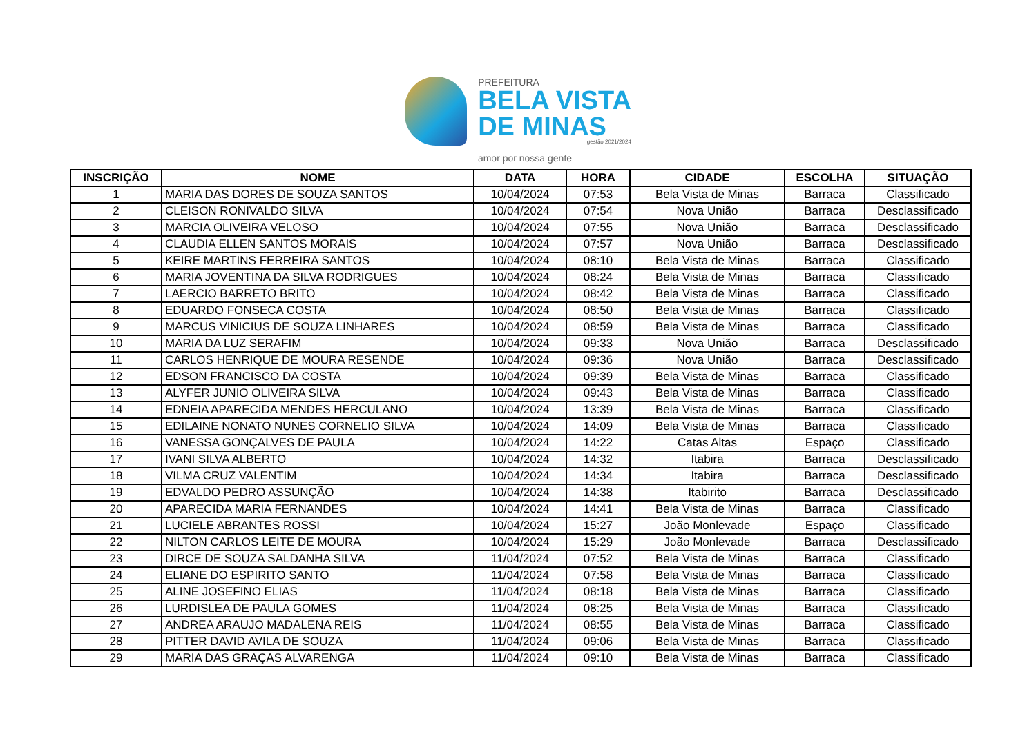PREFEITURA
BELA VISTA
DE MINAS
gestão 2021/2024
amor por nossa gente
| INSCRIÇÃO | NOME | DATA | HORA | CIDADE | ESCOLHA | SITUAÇÃO |
| --- | --- | --- | --- | --- | --- | --- |
| 1 | MARIA DAS DORES DE SOUZA SANTOS | 10/04/2024 | 07:53 | Bela Vista de Minas | Barraca | Classificado |
| 2 | CLEISON RONIVALDO SILVA | 10/04/2024 | 07:54 | Nova União | Barraca | Desclassificado |
| 3 | MARCIA OLIVEIRA VELOSO | 10/04/2024 | 07:55 | Nova União | Barraca | Desclassificado |
| 4 | CLAUDIA ELLEN SANTOS MORAIS | 10/04/2024 | 07:57 | Nova União | Barraca | Desclassificado |
| 5 | KEIRE MARTINS FERREIRA SANTOS | 10/04/2024 | 08:10 | Bela Vista de Minas | Barraca | Classificado |
| 6 | MARIA JOVENTINA DA SILVA RODRIGUES | 10/04/2024 | 08:24 | Bela Vista de Minas | Barraca | Classificado |
| 7 | LAERCIO BARRETO BRITO | 10/04/2024 | 08:42 | Bela Vista de Minas | Barraca | Classificado |
| 8 | EDUARDO FONSECA COSTA | 10/04/2024 | 08:50 | Bela Vista de Minas | Barraca | Classificado |
| 9 | MARCUS VINICIUS DE SOUZA LINHARES | 10/04/2024 | 08:59 | Bela Vista de Minas | Barraca | Classificado |
| 10 | MARIA DA LUZ SERAFIM | 10/04/2024 | 09:33 | Nova União | Barraca | Desclassificado |
| 11 | CARLOS HENRIQUE DE MOURA RESENDE | 10/04/2024 | 09:36 | Nova União | Barraca | Desclassificado |
| 12 | EDSON FRANCISCO DA COSTA | 10/04/2024 | 09:39 | Bela Vista de Minas | Barraca | Classificado |
| 13 | ALYFER JUNIO OLIVEIRA SILVA | 10/04/2024 | 09:43 | Bela Vista de Minas | Barraca | Classificado |
| 14 | EDNEIA APARECIDA MENDES HERCULANO | 10/04/2024 | 13:39 | Bela Vista de Minas | Barraca | Classificado |
| 15 | EDILAINE NONATO NUNES CORNELIO SILVA | 10/04/2024 | 14:09 | Bela Vista de Minas | Barraca | Classificado |
| 16 | VANESSA GONÇALVES DE PAULA | 10/04/2024 | 14:22 | Catas Altas | Espaço | Classificado |
| 17 | IVANI SILVA ALBERTO | 10/04/2024 | 14:32 | Itabira | Barraca | Desclassificado |
| 18 | VILMA CRUZ VALENTIM | 10/04/2024 | 14:34 | Itabira | Barraca | Desclassificado |
| 19 | EDVALDO PEDRO ASSUNÇÃO | 10/04/2024 | 14:38 | Itabirito | Barraca | Desclassificado |
| 20 | APARECIDA MARIA FERNANDES | 10/04/2024 | 14:41 | Bela Vista de Minas | Barraca | Classificado |
| 21 | LUCIELE ABRANTES ROSSI | 10/04/2024 | 15:27 | João Monlevade | Espaço | Classificado |
| 22 | NILTON CARLOS LEITE DE MOURA | 10/04/2024 | 15:29 | João Monlevade | Barraca | Desclassificado |
| 23 | DIRCE DE SOUZA SALDANHA SILVA | 11/04/2024 | 07:52 | Bela Vista de Minas | Barraca | Classificado |
| 24 | ELIANE DO ESPIRITO SANTO | 11/04/2024 | 07:58 | Bela Vista de Minas | Barraca | Classificado |
| 25 | ALINE JOSEFINO ELIAS | 11/04/2024 | 08:18 | Bela Vista de Minas | Barraca | Classificado |
| 26 | LURDISLEA DE PAULA GOMES | 11/04/2024 | 08:25 | Bela Vista de Minas | Barraca | Classificado |
| 27 | ANDREA ARAUJO MADALENA REIS | 11/04/2024 | 08:55 | Bela Vista de Minas | Barraca | Classificado |
| 28 | PITTER DAVID AVILA DE SOUZA | 11/04/2024 | 09:06 | Bela Vista de Minas | Barraca | Classificado |
| 29 | MARIA DAS GRAÇAS ALVARENGA | 11/04/2024 | 09:10 | Bela Vista de Minas | Barraca | Classificado |